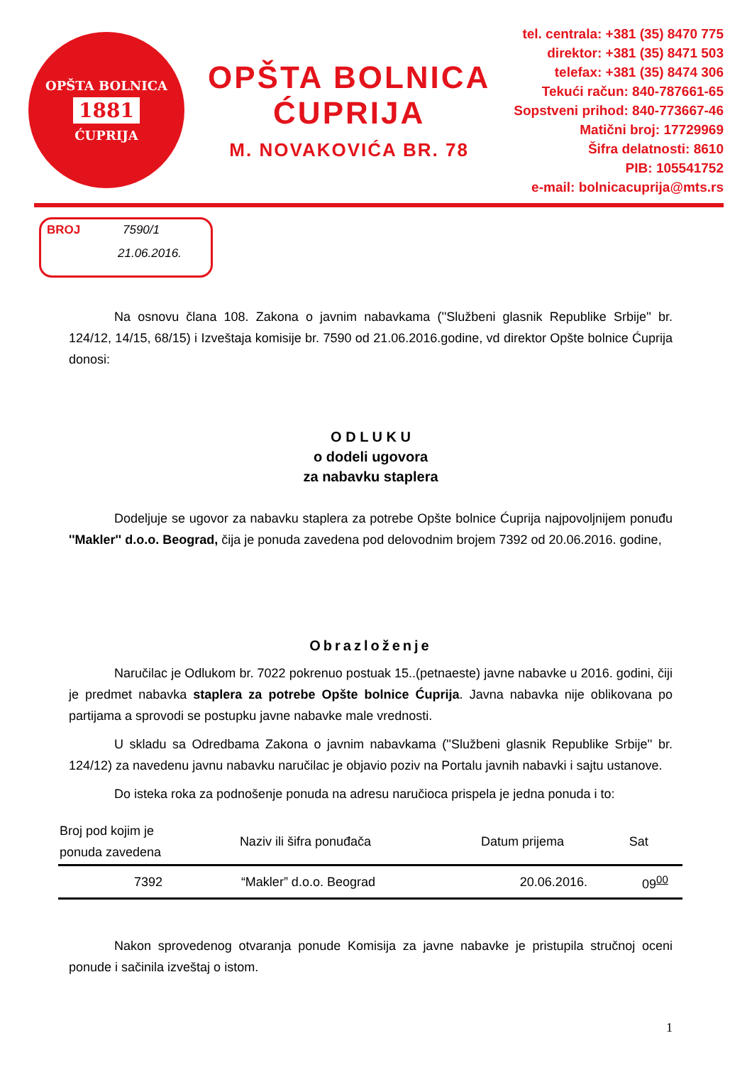OPŠTA BOLNICA
1881
ĆUPRIJA
OPŠTA BOLNICA
ĆUPRIJA
M. NOVAKOVIĆA BR. 78
tel. centrala: +381 (35) 8470 775
direktor: +381 (35) 8471 503
telefax: +381 (35) 8474 306
Tekući račun: 840-787661-65
Sopstveni prihod: 840-773667-46
Matični broj: 17729969
Šifra delatnosti: 8610
PIB: 105541752
e-mail: bolnicacuprija@mts.rs
BROJ 7590/1
21.06.2016.
Na osnovu člana 108. Zakona o javnim nabavkama (''Službeni glasnik Republike Srbije'' br. 124/12, 14/15, 68/15) i Izveštaja komisije br. 7590 od 21.06.2016.godine, vd direktor Opšte bolnice Ćuprija donosi:
O D L U K U
o dodeli ugovora
za nabavku staplera
Dodeljuje se ugovor za nabavku staplera za potrebe Opšte bolnice Ćuprija najpovoljnijem ponuđu ''Makler'' d.o.o. Beograd, čija je ponuda zavedena pod delovodnim brojem 7392 od 20.06.2016. godine,
Obrazloženje
Naručilac je Odlukom br. 7022 pokrenuo postuak 15..(petnaeste) javne nabavke u 2016. godini, čiji je predmet nabavka staplera za potrebe Opšte bolnice Ćuprija. Javna nabavka nije oblikovana po partijama a sprovodi se postupku javne nabavke male vrednosti.
U skladu sa Odredbama Zakona o javnim nabavkama (''Službeni glasnik Republike Srbije'' br. 124/12) za navedenu javnu nabavku naručilac je objavio poziv na Portalu javnih nabavki i sajtu ustanove.
Do isteka roka za podnošenje ponuda na adresu naručioca prispela je jedna ponuda i to:
| Broj pod kojim je ponuda zavedena | Naziv ili šifra ponuđača | Datum prijema | Sat |
| --- | --- | --- | --- |
| 7392 | “Makler” d.o.o. Beograd | 20.06.2016. | 09<sup>00</sup> |
Nakon sprovedenog otvaranja ponude Komisija za javne nabavke je pristupila stručnoj oceni ponude i sačinila izveštaj o istom.
1